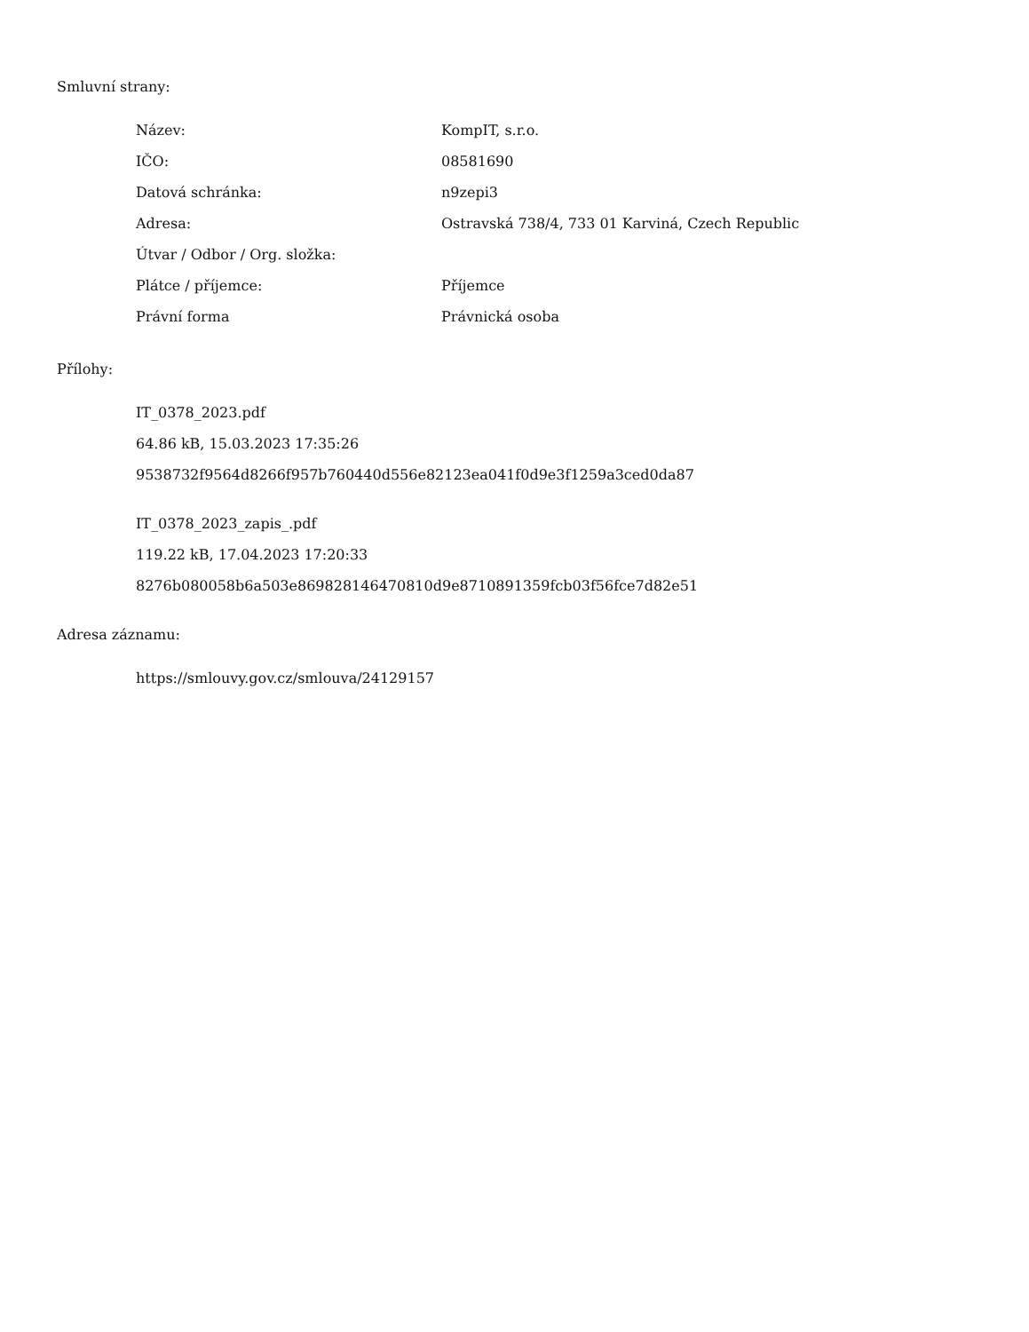Smluvní strany:
| Název: | KompIT, s.r.o. |
| IČO: | 08581690 |
| Datová schránka: | n9zepi3 |
| Adresa: | Ostravská 738/4, 733 01 Karviná, Czech Republic |
| Útvar / Odbor / Org. složka: | |
| Plátce / příjemce: | Příjemce |
| Právní forma | Právnická osoba |
Přílohy:
IT_0378_2023.pdf
64.86 kB, 15.03.2023 17:35:26
9538732f9564d8266f957b760440d556e82123ea041f0d9e3f1259a3ced0da87
IT_0378_2023_zapis_.pdf
119.22 kB, 17.04.2023 17:20:33
8276b080058b6a503e869828146470810d9e8710891359fcb03f56fce7d82e51
Adresa záznamu:
https://smlouvy.gov.cz/smlouva/24129157